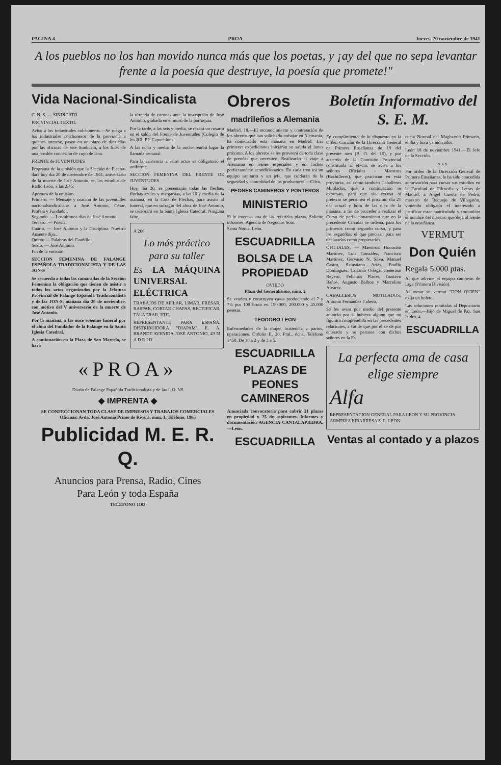PAGINA 4 PROA Jueves, 20 noviembre de 1941
A los pueblos no los han movido nunca más que los poetas, y ¡ay del que no sepa levantar frente a la poesía que destruye, la poesía que promete!"
Vida Nacional-Sindicalista
C. N. S. — SINDICATO
PROVINCIAL TEXTIL
Aviso a los industriales colchoneros.—Se ruega a los industriales colchoneros de la provincia a quienes interese, pasen en un plazo de diez días por las oficinas de este Sindicato, a los fines de una posible concesión de cupo de lana.
FRENTE de JUVENTUDES
Programa de la emisión que la Sección de Flechas dará hoy día 20 de noviembre de 1941, aniversario de la muerte de José Antonio, en los estudios de Radio León, a las 2,45:
Apertura de la emisión.
Primero. — Mensaje y oración de las juventudes nacionalsindicalistas a José Antonio, César, Profeta y Fundador.
Segundo. — Los últimos días de José Antonio.
Tercero .— Poesía.
Cuarto. — José Antonio y la Disciplina. Nuestro Ausente dijo...
Quinto — Palabras del Caudillo.
Sexto. — José Antonio.
Fin de la emisión.
SECCION FEMENINA DE FALANGE ESPAÑOLA TRADICIONALISTA Y DE LAS JON-S
Se recuerda a todas las camaradas de la Sección Femenina la obligación que tienen de asistir a todos los actos organizados por la Jefatura Provincial de Falange Española Tradicionalista y de las JON-S, mañana día 20 de noviembre, con motivo del V aniversario de la muerte de José Antonio.
Por la mañana, a las once solemne funeral por el alma del Fundador de la Falange en la Santa Iglesia Catedral.
A continuación en la Plaza de San Marcelo, se hará
la ofrenda de coronas ante la inscripción de José Antonio, grabada en el muro de la parroquia.
Por la tarde, a las seis y media, se rezará un rosario en el salón del Frente de Juventudes (Colegio de los RR. PP. Capuchinos.
A las ocho y media de la noche tendrá lugar la llamada semanal.
Para la asistencia a estos actos es obligatorio el uniforme.
SECCION FEMENINA DEL FRENTE DE JUVENTUDES
Hoy, día 20, se presentarán todas las flechas, flechas azules y margaritas, a las 10 y media de la mañana, en la Casa de Flechas, para asistir al funeral, que en sufragio del alma de José Antonio, se celebrará en la Santa Iglesia Catedral. Ninguna falte.
A 266
Lo más práctico para su taller
Es LA MÁQUINA UNIVERSAL ELÉCTRICA
TRABAJOS DE AFILAR, LIMAR, FRESAR, RASPAR, CORTAR CHAPAS, RECTIFICAR, TALADRAR, ETC.
REPRESENTANTE PARA ESPAÑA: DISTRIBUIDORA "DIAPAM" E. A. BRANDT AVENIDA JOSÉ ANTONIO, 49 M A D R I D
«PROA»
Diario de Falange Española Tradicionalista y de las J. O. NS
◆ IMPRENTA ◆
SE CONFECCIONAN TODA CLASE DE IMPRESOS Y TRABAJOS COMERCIALES
Oficinas: Avda. José Antonio Primo de Rivera, núm. 1. Teléfono, 1965
Publicidad M. E. R. Q.
Anuncios para Prensa, Radio, Cines
Para León y toda España
TELEFONO 1103
Obreros
madrileños a Alemania
Madrid, 18.—El reconocimiento y contratación de los obreros que han solicitado trabajar en Alemania, ha comenzado esta mañana en Madrid. Las primeras expediciones iniciarán su salida el lunes próximo. A los obreros se les proveerá de toda clase de prendas que necesiten. Realizarán el viaje a Alemania en trenes especiales y en coches perfectamente acondicionados. En cada tren irá un equipo sanitario y un jefe, que cuidarán de la seguridad y comodidad de los productores.—Cifra.
PEONES CAMINEROS Y PORTEROS
MINISTERIO
Si le interesa una de las referidas plazas. Solicite informes: Agencia de Negocios Soto.
Santa Nonia. León.
ESCUADRILLA
BOLSA DE LA PROPIEDAD
OVIEDO
Plaza del Generalísimo, núm. 2
Se venden y construyen casas produciendo el 7 y 7½ por 100 bruto en 190.000, 200.000 y 45.000 pesetas.
TEODORO LEON
Enfermedades de la mujer, asistencia a partos, operaciones. Ordoño II, 20, Pral., dcha. Teléfono 1458. De 10 a 2 y de 3 a 5.
ESCUADRILLA
PLAZAS DE PEONES CAMINEROS
Anunciada convocatoria para cubrir 21 plazas en propiedad y 25 de aspirantes. Informes y documentación AGENCIA CANTALAPIEDRA.—León.
ESCUADRILLA
Boletín Informativo del S. E. M.
En cumplimiento de lo dispuesto en la Orden Circular de la Dirección General de Primera Enseñanza de 19 del presente mes (B. O. del 15), y por acuerdo de la Comisión Provincial constituida al efecto, se avisa a los señores Oficiales - Maestros (Bachilleres), que practican en esta provincia, así como también Caballeros Mutilados, que a continuación se expresan, para que sin excusa ni pretexto se personen el próximo día 21 del actual y hora de las diez de la mañana, a fin de proceder a realizar el Curso de perfeccionamiento que en la precedente Circular se ordena, para los primeros como segundo curso, y para los segundos, el que precisan para ser declarados como propietarios.
OFICIALES. — Maestros: Honorato Martínez, Luis González, Francisco Martínez, Gervasio N. Silva, Manuel Castro, Salustiano Arias, Emilio Domínguez, Crisanto Ortega, Generoso Reyero, Felicitos Placer, Gustavo Baños, Augusto Balboa y Marcelino Alvarez.
CABALLEROS MUTILADOS: Antonio Fernández Cabero.
Se les avisa por medio del presente anuncio por si hubiera alguno que no figurara comprendido en las precedentes relaciones, a fin de que por él se dé por enterado y se persone con dichos señores en la Es
cuela Normal del Magisterio Primario, el día y hora ya indicados.
León 18 de noviembre 1941.—El Jefe de la Sección.
x x x
Por orden de la Dirección General de Primera Enseñanza, le ha sido concedida autorización para cursar sus estudios en la Facultad de Filosofía y Letras de Madrid, a Angel Cuesta de Pedro, maestro de Requejo de Villagatón, viniendo obligado el interesado a justificar estar matriculado y comunicar el nombre del maestro que deja al frente de la enseñanza.
VERMUT
Don Quién
Regala 5.000 ptas.
Al que adivine el equipo campeón de Liga (Primera División).
Al tomar su vermut "DON QUIEN" exija un boleto.
Las soluciones remítalas al Depositario en León.—Hijo de Miguel de Paz. San Isidro, 4.
ESCUADRILLA
La perfecta ama de casa elige siempre
Alfa
REPRESENTACION GENERAL PARA LEON Y SU PROVINCIA:
ARMERIA EIBARRESA S. L. LEON
Ventas al contado y a plazos